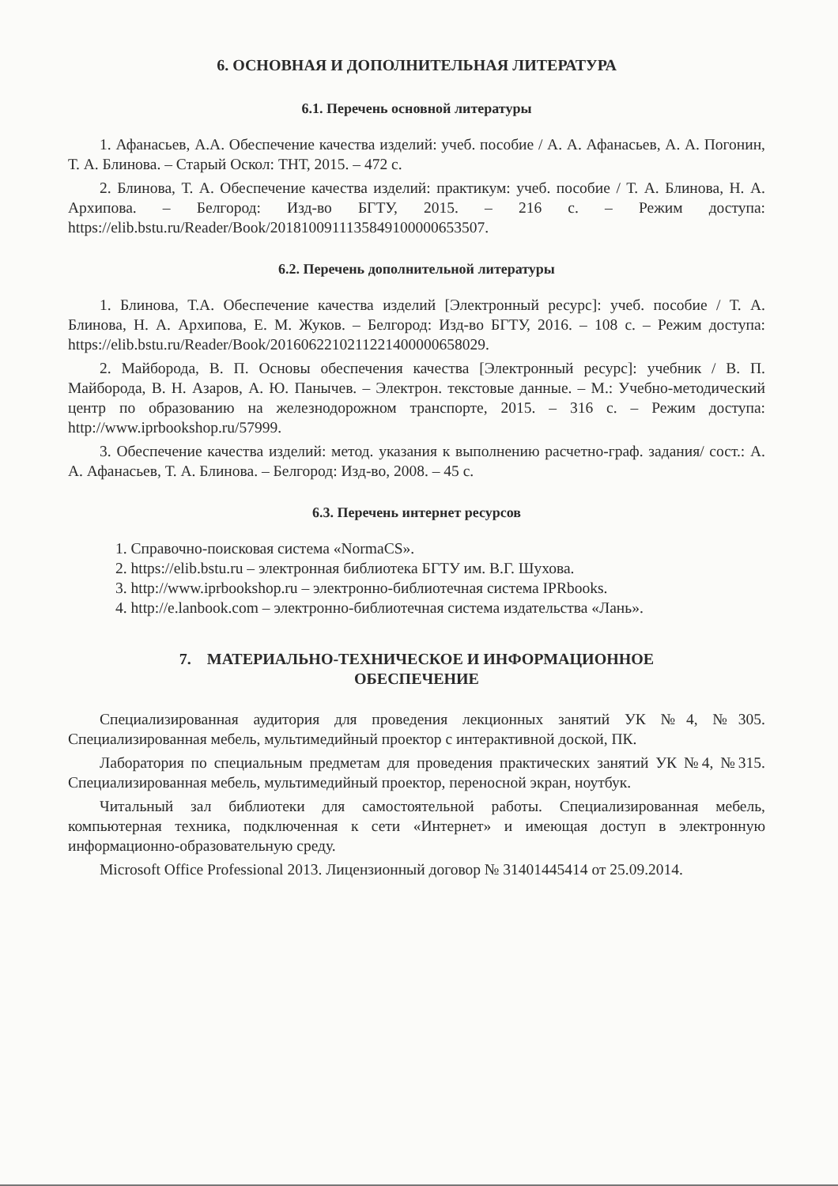6. ОСНОВНАЯ И ДОПОЛНИТЕЛЬНАЯ ЛИТЕРАТУРА
6.1. Перечень основной литературы
1. Афанасьев, А.А. Обеспечение качества изделий: учеб. пособие / А. А. Афанасьев, А. А. Погонин, Т. А. Блинова. – Старый Оскол: ТНТ, 2015. – 472 с.
2. Блинова, Т. А. Обеспечение качества изделий: практикум: учеб. пособие / Т. А. Блинова, Н. А. Архипова. – Белгород: Изд-во БГТУ, 2015. – 216 с. – Режим доступа: https://elib.bstu.ru/Reader/Book/2018100911135849100000653507.
6.2. Перечень дополнительной литературы
1. Блинова, Т.А. Обеспечение качества изделий [Электронный ресурс]: учеб. пособие / Т. А. Блинова, Н. А. Архипова, Е. М. Жуков. – Белгород: Изд-во БГТУ, 2016. – 108 с. – Режим доступа: https://elib.bstu.ru/Reader/Book/2016062210211221400000658029.
2. Майборода, В. П. Основы обеспечения качества [Электронный ресурс]: учебник / В. П. Майборода, В. Н. Азаров, А. Ю. Панычев. – Электрон. текстовые данные. – М.: Учебно-методический центр по образованию на железнодорожном транспорте, 2015. – 316 с. – Режим доступа: http://www.iprbookshop.ru/57999.
3. Обеспечение качества изделий: метод. указания к выполнению расчетно-граф. задания/ сост.: А. А. Афанасьев, Т. А. Блинова. – Белгород: Изд-во, 2008. – 45 с.
6.3. Перечень интернет ресурсов
1. Справочно-поисковая система «NormaCS».
2. https://elib.bstu.ru – электронная библиотека БГТУ им. В.Г. Шухова.
3. http://www.iprbookshop.ru – электронно-библиотечная система IPRbooks.
4. http://e.lanbook.com – электронно-библиотечная система издательства «Лань».
7. МАТЕРИАЛЬНО-ТЕХНИЧЕСКОЕ И ИНФОРМАЦИОННОЕ
ОБЕСПЕЧЕНИЕ
Специализированная аудитория для проведения лекционных занятий УК №4, №305. Специализированная мебель, мультимедийный проектор с интерактивной доской, ПК.
Лаборатория по специальным предметам для проведения практических занятий УК №4, №315. Специализированная мебель, мультимедийный проектор, переносной экран, ноутбук.
Читальный зал библиотеки для самостоятельной работы. Специализированная мебель, компьютерная техника, подключенная к сети «Интернет» и имеющая доступ в электронную информационно-образовательную среду.
Microsoft Office Professional 2013. Лицензионный договор № 31401445414 от 25.09.2014.